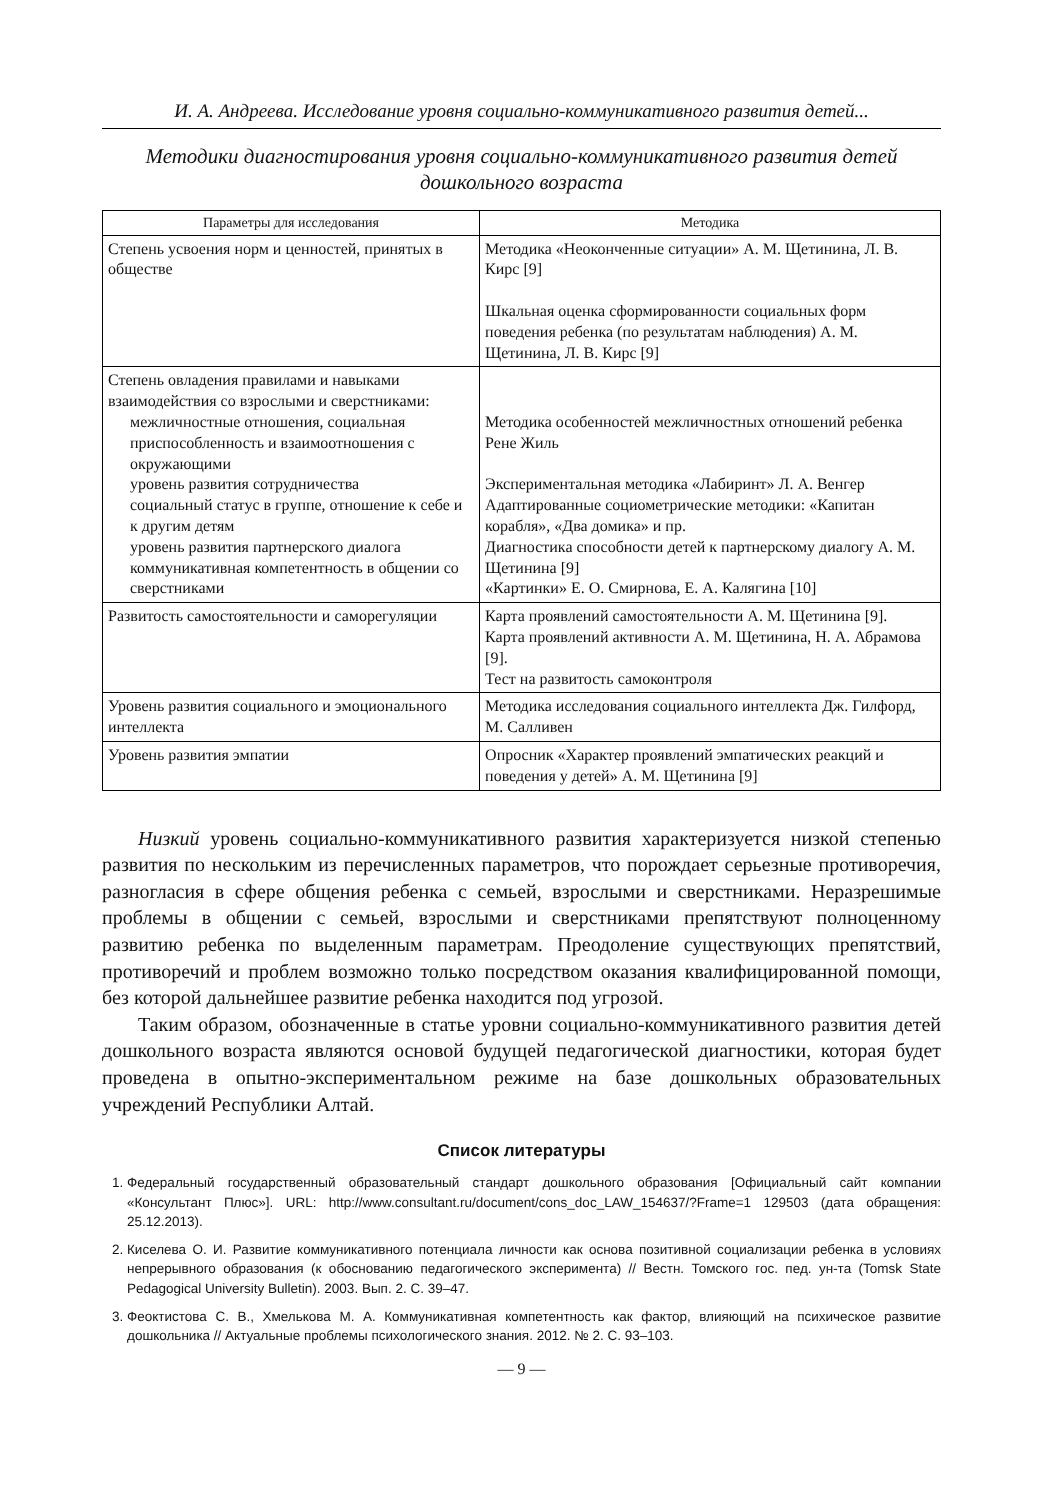И. А. Андреева. Исследование уровня социально-коммуникативного развития детей...
Методики диагностирования уровня социально-коммуникативного развития детей
дошкольного возраста
| Параметры для исследования | Методика |
| --- | --- |
| Степень усвоения норм и ценностей, принятых в обществе | Методика «Неоконченные ситуации» А. М. Щетинина, Л. В. Кирс [9] Шкальная оценка сформированности социальных форм поведения ребенка (по результатам наблюдения) А. М. Щетинина, Л. В. Кирс [9] |
| Степень овладения правилами и навыками взаимодействия со взрослыми и сверстниками: межличностные отношения, социальная приспособленность и взаимоотношения с окружающими уровень развития сотрудничества социальный статус в группе, отношение к себе и к другим детям уровень развития партнерского диалога коммуникативная компетентность в общении со сверстниками | Методика особенностей межличностных отношений ребенка Рене Жиль Экспериментальная методика «Лабиринт» Л. А. Венгер Адаптированные социометрические методики: «Капитан корабля», «Два домика» и пр. Диагностика способности детей к партнерскому диалогу А. М. Щетинина [9] «Картинки» Е. О. Смирнова, Е. А. Калягина [10] |
| Развитость самостоятельности и саморегуляции | Карта проявлений самостоятельности А. М. Щетинина [9]. Карта проявлений активности А. М. Щетинина, Н. А. Абрамова [9]. Тест на развитость самоконтроля |
| Уровень развития социального и эмоционального интеллекта | Методика исследования социального интеллекта Дж. Гилфорд, М. Салливен |
| Уровень развития эмпатии | Опросник «Характер проявлений эмпатических реакций и поведения у детей» А. М. Щетинина [9] |
Низкий уровень социально-коммуникативного развития характеризуется низкой степенью развития по нескольким из перечисленных параметров, что порождает серьезные противоречия, разногласия в сфере общения ребенка с семьей, взрослыми и сверстниками. Неразрешимые проблемы в общении с семьей, взрослыми и сверстниками препятствуют полноценному развитию ребенка по выделенным параметрам. Преодоление существующих препятствий, противоречий и проблем возможно только посредством оказания квалифицированной помощи, без которой дальнейшее развитие ребенка находится под угрозой.
Таким образом, обозначенные в статье уровни социально-коммуникативного развития детей дошкольного возраста являются основой будущей педагогической диагностики, которая будет проведена в опытно-экспериментальном режиме на базе дошкольных образовательных учреждений Республики Алтай.
Список литературы
1. Федеральный государственный образовательный стандарт дошкольного образования [Официальный сайт компании «Консультант Плюс»]. URL: http://www.consultant.ru/document/cons_doc_LAW_154637/?Frame=1 129503 (дата обращения: 25.12.2013).
2. Киселева О. И. Развитие коммуникативного потенциала личности как основа позитивной социализации ребенка в условиях непрерывного образования (к обоснованию педагогического эксперимента) // Вестн. Томского гос. пед. ун-та (Tomsk State Pedagogical University Bulletin). 2003. Вып. 2. С. 39–47.
3. Феоктистова С. В., Хмелькова М. А. Коммуникативная компетентность как фактор, влияющий на психическое развитие дошкольника // Актуальные проблемы психологического знания. 2012. № 2. С. 93–103.
— 9 —